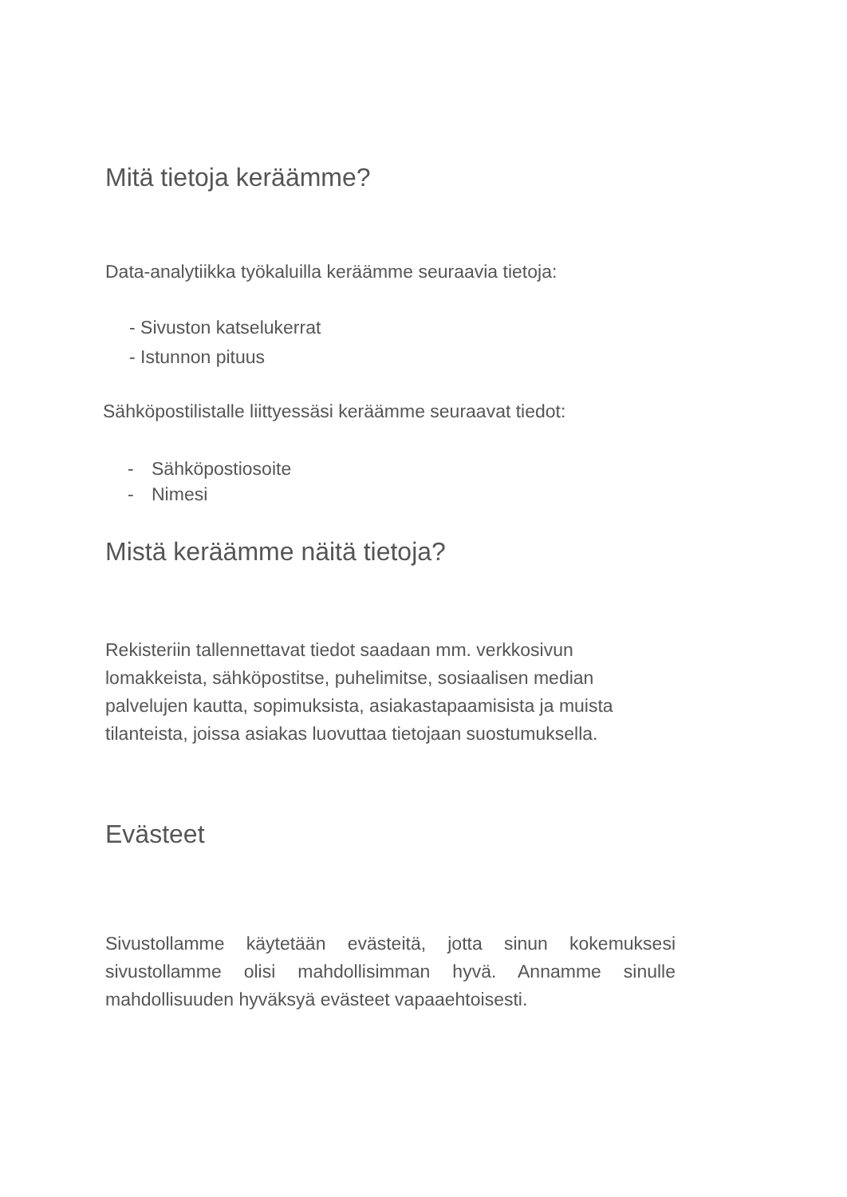Mitä tietoja keräämme?
Data-analytiikka työkaluilla keräämme seuraavia tietoja:
- Sivuston katselukerrat
- Istunnon pituus
Sähköpostilistalle liittyessäsi keräämme seuraavat tiedot:
- Sähköpostiosoite
- Nimesi
Mistä keräämme näitä tietoja?
Rekisteriin tallennettavat tiedot saadaan mm. verkkosivun lomakkeista, sähköpostitse, puhelimitse, sosiaalisen median palvelujen kautta, sopimuksista, asiakastapaamisista ja muista tilanteista, joissa asiakas luovuttaa tietojaan suostumuksella.
Evästeet
Sivustollamme käytetään evästeitä, jotta sinun kokemuksesi sivustollamme olisi mahdollisimman hyvä. Annamme sinulle mahdollisuuden hyväksyä evästeet vapaaehtoisesti.